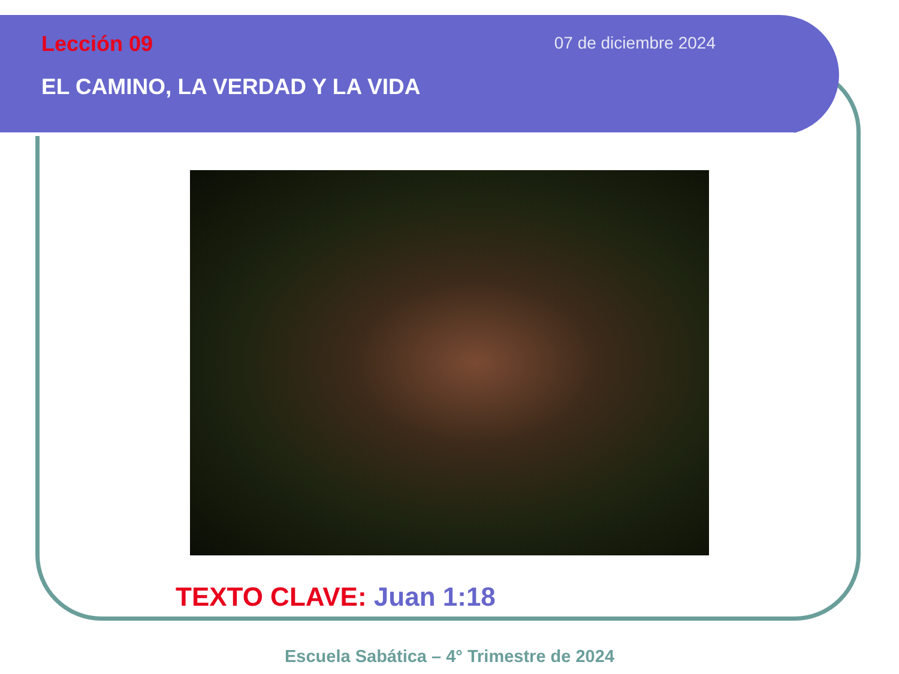Lección 09
07 de diciembre 2024
EL CAMINO, LA VERDAD Y LA VIDA
TEXTO CLAVE: Juan 1:18
Escuela Sabática – 4° Trimestre de 2024